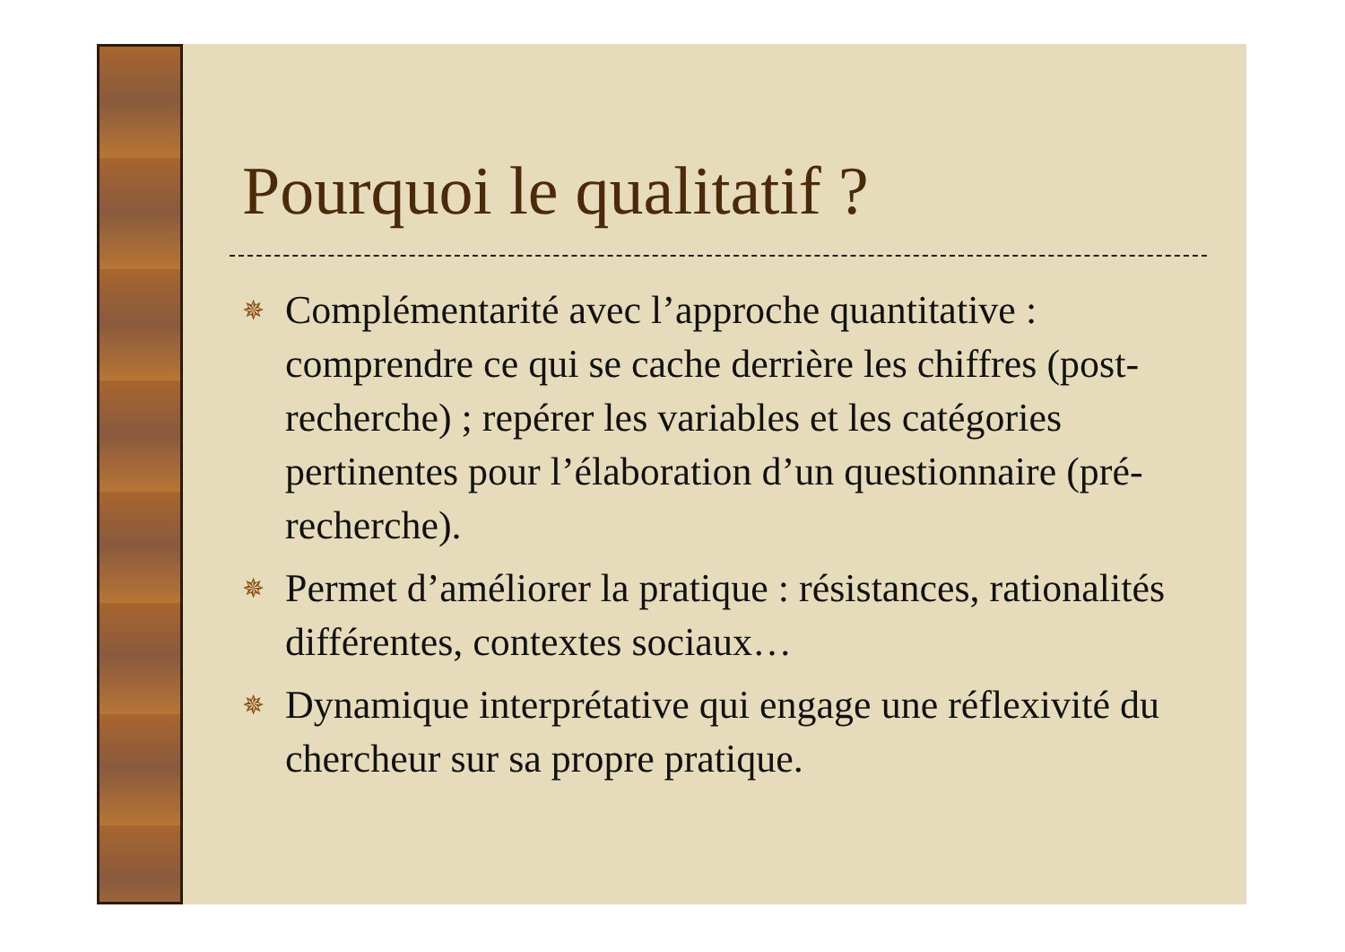Pourquoi le qualitatif ?
✵ Complémentarité avec l’approche quantitative : comprendre ce qui se cache derrière les chiffres (post-recherche) ; repérer les variables et les catégories pertinentes pour l’élaboration d’un questionnaire (pré-recherche).
✵ Permet d’améliorer la pratique : résistances, rationalités différentes, contextes sociaux…
✵ Dynamique interprétative qui engage une réflexivité du chercheur sur sa propre pratique.